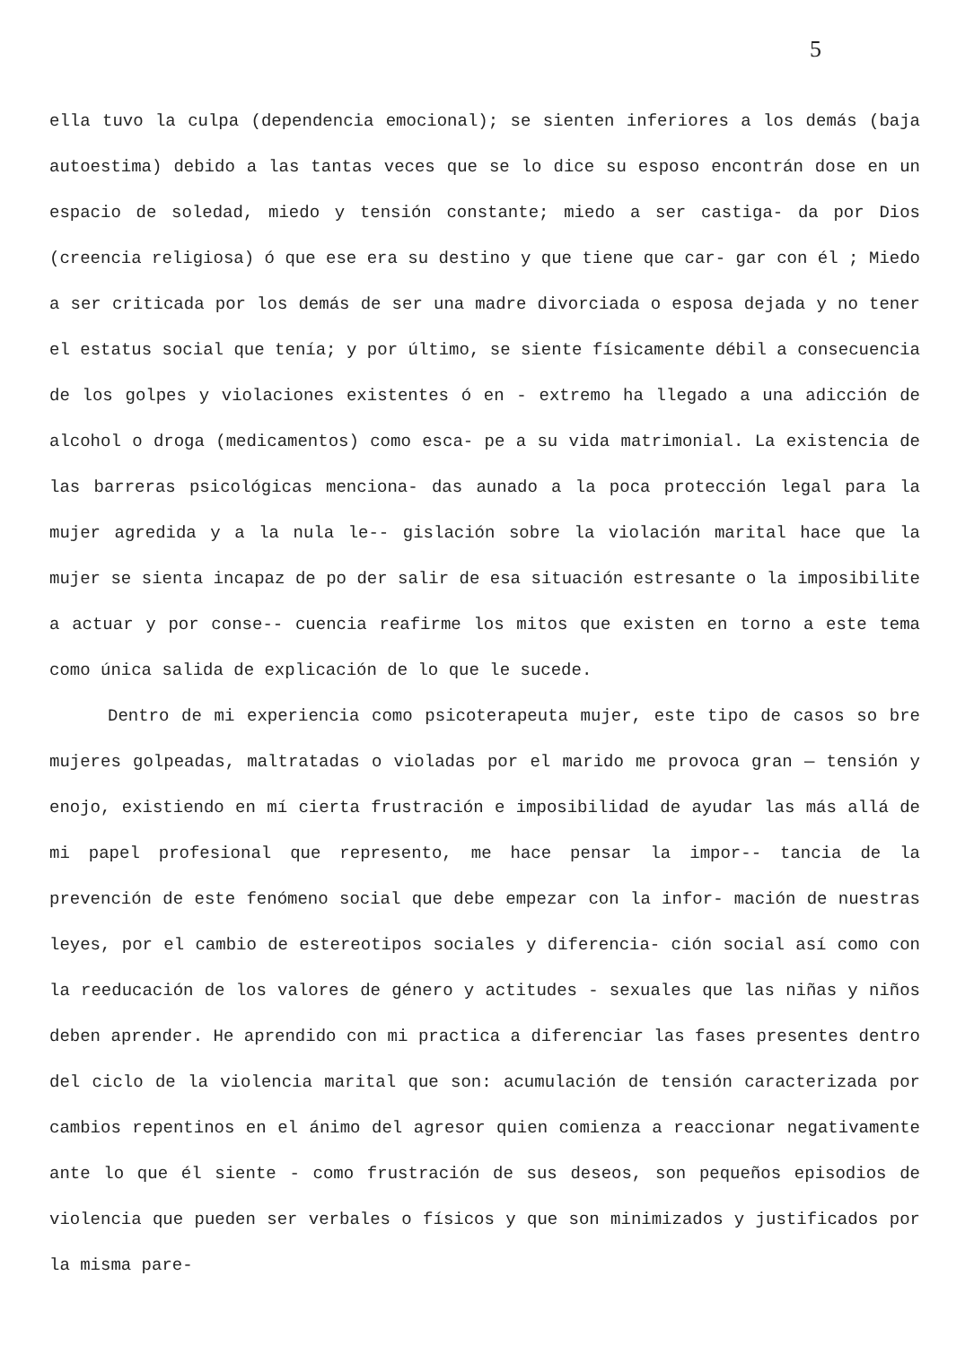5
ella tuvo la culpa (dependencia emocional); se sienten inferiores a los demás (baja autoestima) debido a las tantas veces que se lo dice su esposo encontrán dose en un espacio de soledad, miedo y tensión constante; miedo a ser castiga- da por Dios (creencia religiosa) ó que ese era su destino y que tiene que car- gar con él ; Miedo a ser criticada por los demás de ser una madre divorciada o esposa dejada y no tener el estatus social que tenía; y por último, se siente físicamente débil a consecuencia de los golpes y violaciones existentes ó en - extremo ha llegado a una adicción de alcohol o droga (medicamentos) como esca- pe a su vida matrimonial. La existencia de las barreras psicológicas menciona- das aunado a la poca protección legal para la mujer agredida y a la nula le-- gislación sobre la violación marital hace que la mujer se sienta incapaz de po der salir de esa situación estresante o la imposibilite a actuar y por conse-- cuencia reafirme los mitos que existen en torno a este tema como única salida de explicación de lo que le sucede.
Dentro de mi experiencia como psicoterapeuta mujer, este tipo de casos so bre mujeres golpeadas, maltratadas o violadas por el marido me provoca gran — tensión y enojo, existiendo en mí cierta frustración e imposibilidad de ayudar las más allá de mi papel profesional que represento, me hace pensar la impor-- tancia de la prevención de este fenómeno social que debe empezar con la infor- mación de nuestras leyes, por el cambio de estereotipos sociales y diferencia- ción social así como con la reeducación de los valores de género y actitudes - sexuales que las niñas y niños deben aprender. He aprendido con mi practica a diferenciar las fases presentes dentro del ciclo de la violencia marital que son: acumulación de tensión caracterizada por cambios repentinos en el ánimo del agresor quien comienza a reaccionar negativamente ante lo que él siente - como frustración de sus deseos, son pequeños episodios de violencia que pueden ser verbales o físicos y que son minimizados y justificados por la misma pare-